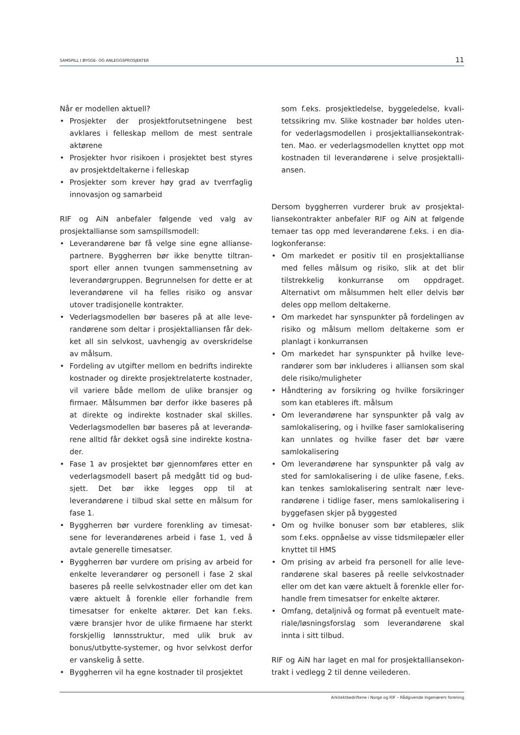SAMSPILL I BYGGE- OG ANLEGGSPROSJEKTER 11
Når er modellen aktuell?
• Prosjekter der prosjektforutsetningene best avklares i felleskap mellom de mest sentrale aktørene
• Prosjekter hvor risikoen i prosjektet best styres av prosjektdeltakerne i felleskap
• Prosjekter som krever høy grad av tverrfaglig innovasjon og samarbeid
RIF og AiN anbefaler følgende ved valg av prosjektallianse som samspillsmodell:
• Leverandørene bør få velge sine egne allianse­partnere. Byggherren bør ikke benytte tiltran­sport eller annen tvungen sammensetning av leverandørgruppen. Begrunnelsen for dette er at leverandørene vil ha felles risiko og ansvar utover tradisjonelle kontrakter.
• Vederlagsmodellen bør baseres på at alle leve­randørene som deltar i prosjektalliansen får dek­ket all sin selvkost, uavhengig av overskridelse av målsum.
• Fordeling av utgifter mellom en bedrifts indi­rekte kostnader og direkte prosjektrelaterte kost­nader, vil variere både mellom de ulike bransjer og firmaer. Målsummen bør derfor ikke baseres på at direkte og indirekte kostnader skal skilles. Vederlagsmodellen bør baseres på at leverandø­rene alltid får dekket også sine indirekte kostna­der.
• Fase 1 av prosjektet bør gjennomføres etter en vederlagsmodell basert på medgått tid og bud­sjett. Det bør ikke legges opp til at leverandørene i tilbud skal sette en målsum for fase 1.
• Byggherren bør vurdere forenkling av timesat­sene for leverandørenes arbeid i fase 1, ved å avtale generelle timesatser.
• Byggherren bør vurdere om prising av arbeid for enkelte leverandører og personell i fase 2 skal baseres på reelle selvkostnader eller om det kan være aktuelt å forenkle eller forhandle frem timesatser for enkelte aktører. Det kan f.eks. være bransjer hvor de ulike firmaene har sterkt forskjellig lønnsstruktur, med ulik bruk av bonus/utbytte-systemer, og hvor selvkost derfor er vanskelig å sette.
• Byggherren vil ha egne kostnader til prosjektet
som f.eks. prosjektledelse, byggeledelse, kvali­tetssikring mv. Slike kostnader bør holdes uten­for vederlagsmodellen i prosjektalliansekontrak­ten. Mao. er vederlagsmodellen knyttet opp mot kostnaden til leverandørene i selve prosjektalli­ansen.
Dersom byggherren vurderer bruk av prosjektal­liansekontrakter anbefaler RIF og AiN at følgende temaer tas opp med leverandørene f.eks. i en dia­logkonferanse:
• Om markedet er positiv til en prosjektalli­anse med felles målsum og risiko, slik at det blir tilstrekkelig konkurranse om oppdraget. Alternativt om målsummen helt eller delvis bør deles opp mellom deltakerne.
• Om markedet har synspunkter på fordelingen av risiko og målsum mellom deltakerne som er planlagt i konkurransen
• Om markedet har synspunkter på hvilke leve­randører som bør inkluderes i alliansen som skal dele risiko/muligheter
• Håndtering av forsikring og hvilke forsikringer som kan etableres ift. målsum
• Om leverandørene har synspunkter på valg av samlokalisering, og i hvilke faser samlokalise­ring kan unnlates og hvilke faser det bør være samlokalisering
• Om leverandørene har synspunkter på valg av sted for samlokalisering i de ulike fasene, f.eks. kan tenkes samlokalisering sentralt nær leve­randørene i tidlige faser, mens samlokalisering i byggefasen skjer på byggested
• Om og hvilke bonuser som bør etableres, slik som f.eks. oppnåelse av visse tidsmilepæler eller knyttet til HMS
• Om prising av arbeid fra personell for alle leve­randørene skal baseres på reelle selvkostnader eller om det kan være aktuelt å forenkle eller for­handle frem timesatser for enkelte aktører.
• Omfang, detaljnivå og format på eventuelt mate­riale/løsningsforslag som leverandørene skal innta i sitt tilbud.
RIF og AiN har laget en mal for prosjektalliansekon­trakt i vedlegg 2 til denne veilederen.
Arkitektbedriftene i Norge og RIF – Rådgivende Ingeniørers forening